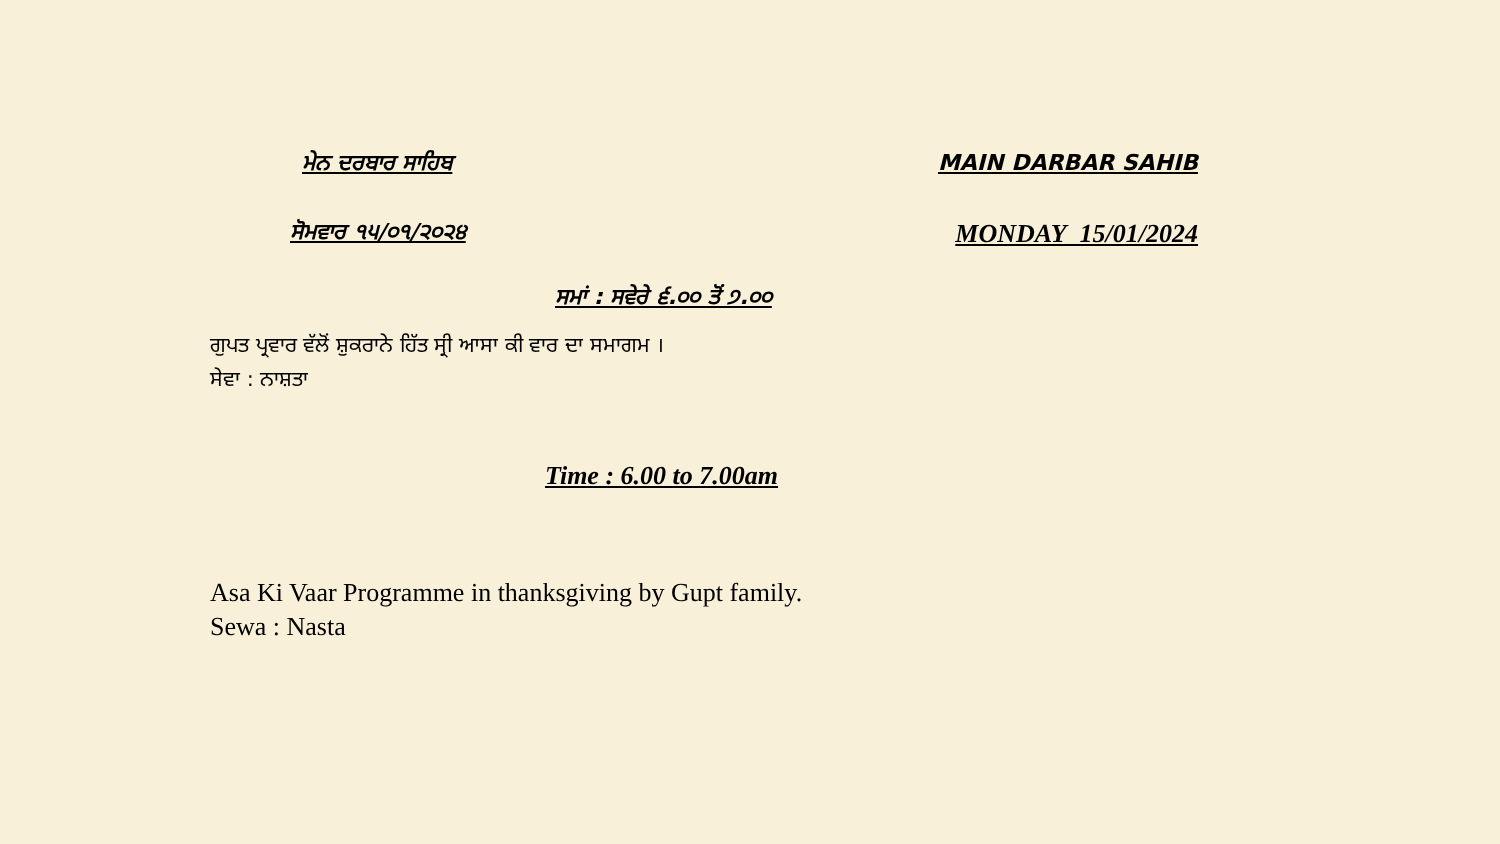ਮੇਨ ਦਰਬਾਰ ਸਾਹਿਬ MAIN DARBAR SAHIB
ਸੋਮਵਾਰ ੧੫/੦੧/੨੦੨੪
MONDAY 15/01/2024
ਸਮਾਂ : ਸਵੇਰੇ ੬.੦੦ ਤੋਂ ੭.੦੦
ਗੁਪਤ ਪ੍ਰਵਾਰ ਵੱਲੋਂ ਸ਼ੁਕਰਾਨੇ ਹਿੱਤ ਸ੍ਰੀ ਆਸਾ ਕੀ ਵਾਰ ਦਾ ਸਮਾਗਮ ।
ਸੇਵਾ : ਨਾਸ਼ਤਾ
Time : 6.00 to 7.00am
Asa Ki Vaar Programme in thanksgiving by Gupt family.
Sewa : Nasta